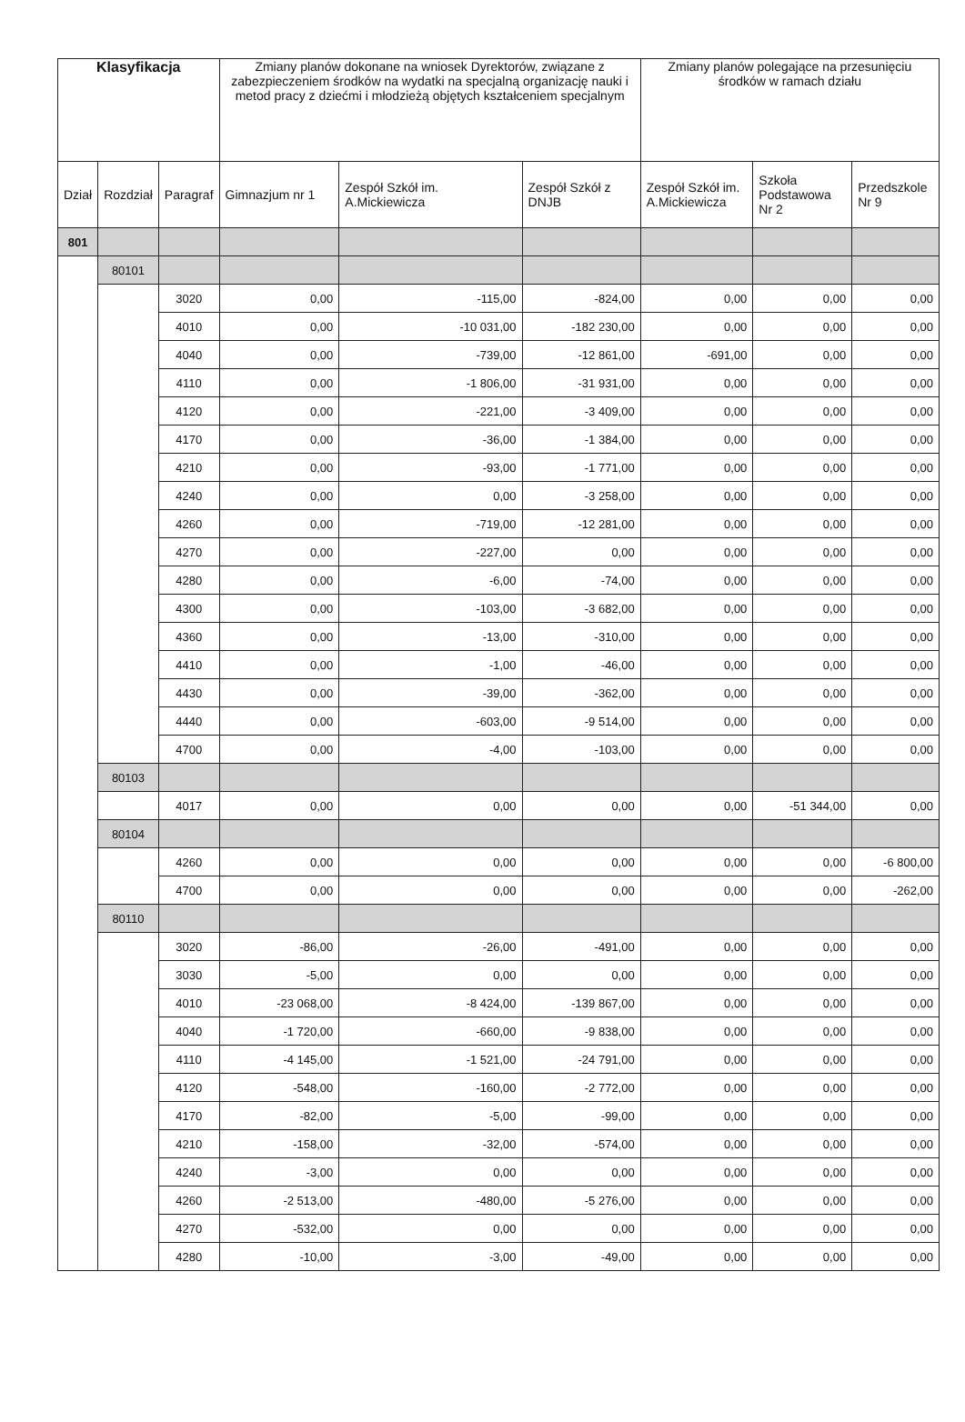| Klasyfikacja | | | Zmiany planów dokonane na wniosek Dyrektorów, związane z zabezpieczeniem środków na wydatki na specjalną organizację nauki i metod pracy z dziećmi i młodzieżą objętych kształceniem specjalnym | | | Zmiany planów polegające na przesunięciu środków w ramach działu | | |
| --- | --- | --- | --- | --- | --- | --- | --- | --- |
| Dział | Rozdział | Paragraf | Gimnazjum nr 1 | Zespół Szkół im. A.Mickiewicza | Zespół Szkół z DNJB | Zespół Szkół im. A.Mickiewicza | Szkoła Podstawowa Nr 2 | Przedszkole Nr 9 |
| 801 | | | | | | | | |
| | 80101 | | | | | | | |
| | | 3020 | 0,00 | -115,00 | -824,00 | 0,00 | 0,00 | 0,00 |
| | | 4010 | 0,00 | -10 031,00 | -182 230,00 | 0,00 | 0,00 | 0,00 |
| | | 4040 | 0,00 | -739,00 | -12 861,00 | -691,00 | 0,00 | 0,00 |
| | | 4110 | 0,00 | -1 806,00 | -31 931,00 | 0,00 | 0,00 | 0,00 |
| | | 4120 | 0,00 | -221,00 | -3 409,00 | 0,00 | 0,00 | 0,00 |
| | | 4170 | 0,00 | -36,00 | -1 384,00 | 0,00 | 0,00 | 0,00 |
| | | 4210 | 0,00 | -93,00 | -1 771,00 | 0,00 | 0,00 | 0,00 |
| | | 4240 | 0,00 | 0,00 | -3 258,00 | 0,00 | 0,00 | 0,00 |
| | | 4260 | 0,00 | -719,00 | -12 281,00 | 0,00 | 0,00 | 0,00 |
| | | 4270 | 0,00 | -227,00 | 0,00 | 0,00 | 0,00 | 0,00 |
| | | 4280 | 0,00 | -6,00 | -74,00 | 0,00 | 0,00 | 0,00 |
| | | 4300 | 0,00 | -103,00 | -3 682,00 | 0,00 | 0,00 | 0,00 |
| | | 4360 | 0,00 | -13,00 | -310,00 | 0,00 | 0,00 | 0,00 |
| | | 4410 | 0,00 | -1,00 | -46,00 | 0,00 | 0,00 | 0,00 |
| | | 4430 | 0,00 | -39,00 | -362,00 | 0,00 | 0,00 | 0,00 |
| | | 4440 | 0,00 | -603,00 | -9 514,00 | 0,00 | 0,00 | 0,00 |
| | | 4700 | 0,00 | -4,00 | -103,00 | 0,00 | 0,00 | 0,00 |
| | 80103 | | | | | | | |
| | | 4017 | 0,00 | 0,00 | 0,00 | 0,00 | -51 344,00 | 0,00 |
| | 80104 | | | | | | | |
| | | 4260 | 0,00 | 0,00 | 0,00 | 0,00 | 0,00 | -6 800,00 |
| | | 4700 | 0,00 | 0,00 | 0,00 | 0,00 | 0,00 | -262,00 |
| | 80110 | | | | | | | |
| | | 3020 | -86,00 | -26,00 | -491,00 | 0,00 | 0,00 | 0,00 |
| | | 3030 | -5,00 | 0,00 | 0,00 | 0,00 | 0,00 | 0,00 |
| | | 4010 | -23 068,00 | -8 424,00 | -139 867,00 | 0,00 | 0,00 | 0,00 |
| | | 4040 | -1 720,00 | -660,00 | -9 838,00 | 0,00 | 0,00 | 0,00 |
| | | 4110 | -4 145,00 | -1 521,00 | -24 791,00 | 0,00 | 0,00 | 0,00 |
| | | 4120 | -548,00 | -160,00 | -2 772,00 | 0,00 | 0,00 | 0,00 |
| | | 4170 | -82,00 | -5,00 | -99,00 | 0,00 | 0,00 | 0,00 |
| | | 4210 | -158,00 | -32,00 | -574,00 | 0,00 | 0,00 | 0,00 |
| | | 4240 | -3,00 | 0,00 | 0,00 | 0,00 | 0,00 | 0,00 |
| | | 4260 | -2 513,00 | -480,00 | -5 276,00 | 0,00 | 0,00 | 0,00 |
| | | 4270 | -532,00 | 0,00 | 0,00 | 0,00 | 0,00 | 0,00 |
| | | 4280 | -10,00 | -3,00 | -49,00 | 0,00 | 0,00 | 0,00 |